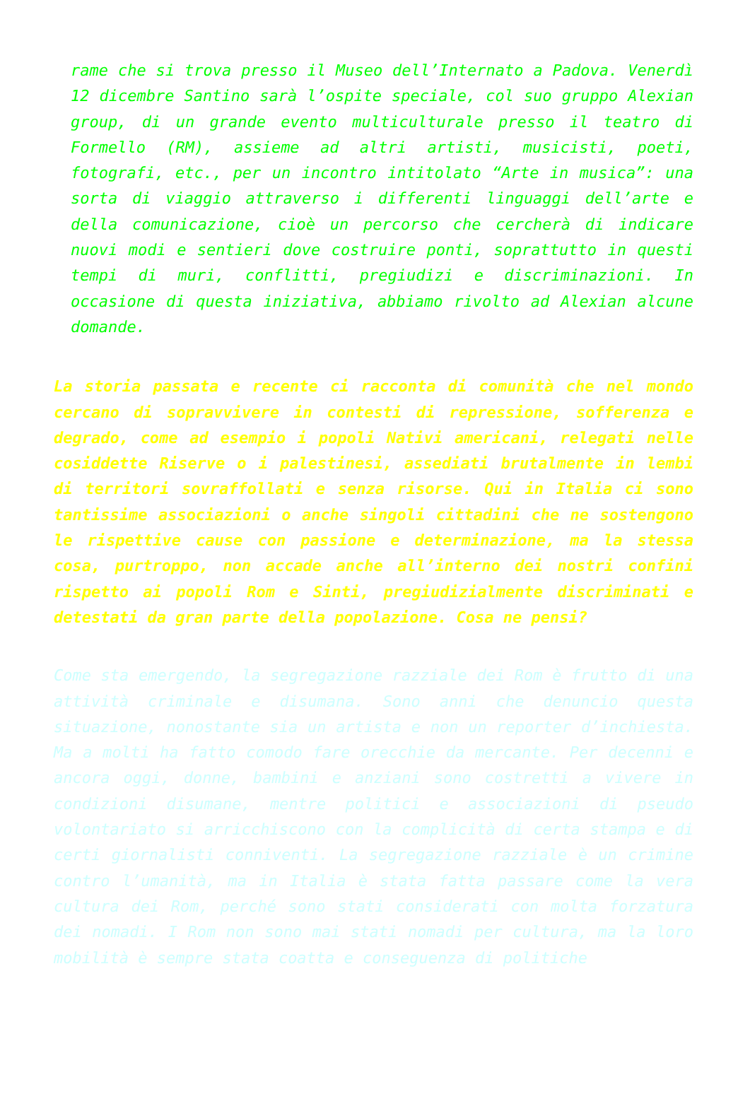rame che si trova presso il Museo dell’Internato a Padova. Venerdì 12 dicembre Santino sarà l’ospite speciale, col suo gruppo Alexian group, di un grande evento multiculturale presso il teatro di Formello (RM), assieme ad altri artisti, musicisti, poeti, fotografi, etc., per un incontro intitolato “Arte in musica”: una sorta di viaggio attraverso i differenti linguaggi dell’arte e della comunicazione, cioè un percorso che cercherà di indicare nuovi modi e sentieri dove costruire ponti, soprattutto in questi tempi di muri, conflitti, pregiudizi e discriminazioni. In occasione di questa iniziativa, abbiamo rivolto ad Alexian alcune domande.
La storia passata e recente ci racconta di comunità che nel mondo cercano di sopravvivere in contesti di repressione, sofferenza e degrado, come ad esempio i popoli Nativi americani, relegati nelle cosiddette Riserve o i palestinesi, assediati brutalmente in lembi di territori sovraffollati e senza risorse. Qui in Italia ci sono tantissime associazioni o anche singoli cittadini che ne sostengono le rispettive cause con passione e determinazione, ma la stessa cosa, purtroppo, non accade anche all’interno dei nostri confini rispetto ai popoli Rom e Sinti, pregiudizialmente discriminati e detestati da gran parte della popolazione. Cosa ne pensi?
Come sta emergendo, la segregazione razziale dei Rom è frutto di una attività criminale e disumana. Sono anni che denuncio questa situazione, nonostante sia un artista e non un reporter d’inchiesta. Ma a molti ha fatto comodo fare orecchie da mercante. Per decenni e ancora oggi, donne, bambini e anziani sono costretti a vivere in condizioni disumane, mentre politici e associazioni di pseudo volontariato si arricchiscono con la complicità di certa stampa e di certi giornalisti conniventi. La segregazione razziale è un crimine contro l’umanità, ma in Italia è stata fatta passare come la vera cultura dei Rom, perché sono stati considerati con molta forzatura dei nomadi. I Rom non sono mai stati nomadi per cultura, ma la loro mobilità è sempre stata coatta e conseguenza di politiche